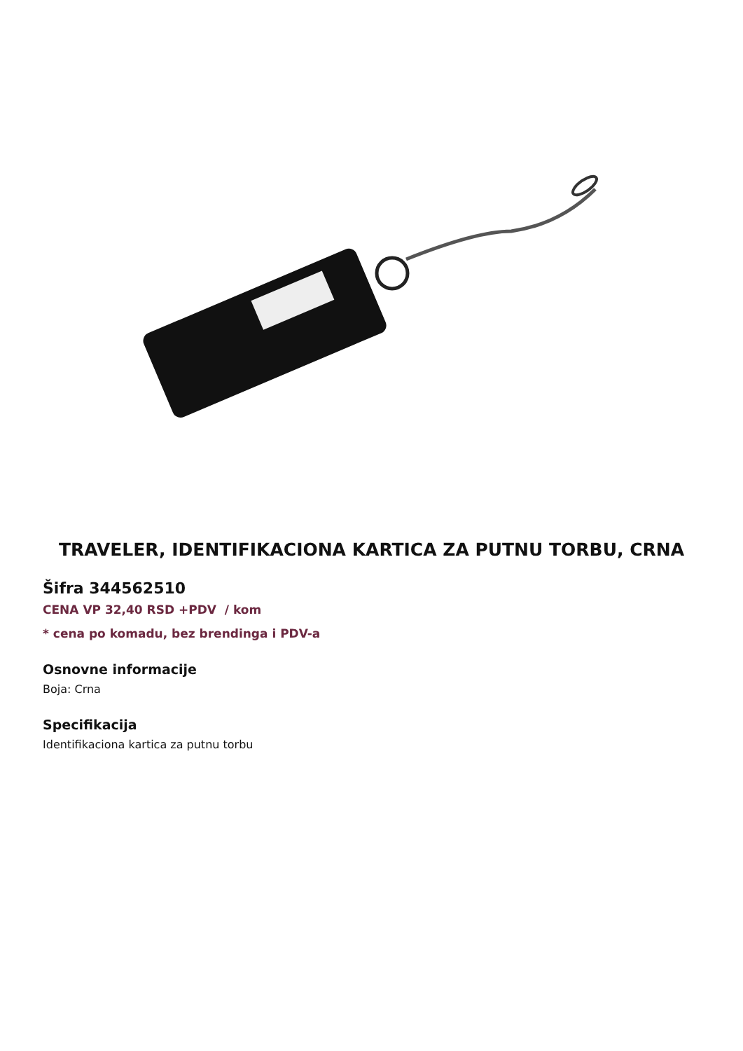TRAVELER, IDENTIFIKACIONA KARTICA ZA PUTNU TORBU, CRNA
Šifra 344562510
CENA VP 32,40 RSD +PDV / kom
* cena po komadu, bez brendinga i PDV-a
Osnovne informacije
Boja: Crna
Specifikacija
Identifikaciona kartica za putnu torbu